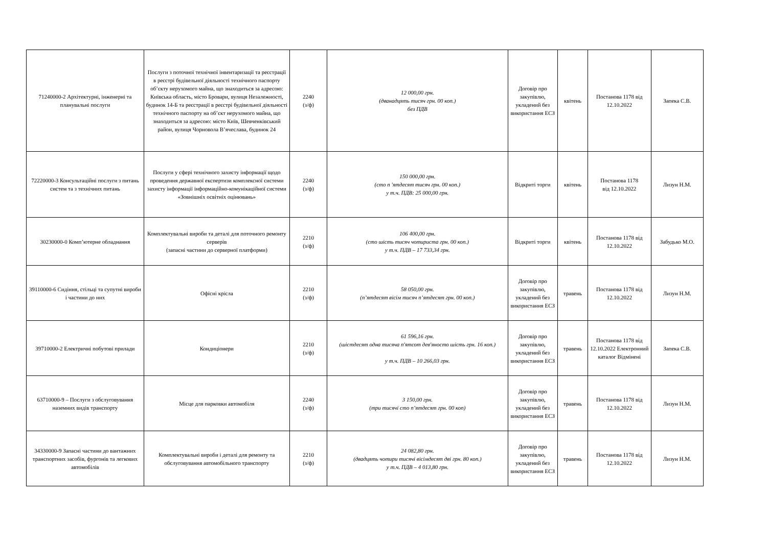| 71240000-2 Архітектурні, інженерні та планувальні послуги | Послуги з поточної технічної інвентаризації та реєстрації в реєстрі будівельної діяльності технічного паспорту об’єкту нерухомого майна, що знаходиться за адресою: Київська область, місто Бровари, вулиця Незалежності, будинок 14-Б та реєстрації в реєстрі будівельної діяльності технічного паспорту на об’єкт нерухомого майна, що знаходиться за адресою: місто Київ, Шевченківський район, вулиця Чорновола В’ячеслава, будинок 24 | 2240 (з/ф) | 12 000,00 грн. (дванадцять тисяч грн. 00 коп.) без ПДВ | Договір про закупівлю, укладений без використання ЕСЗ | квітень | Постанова 1178 від 12.10.2022 | Запека С.В. |
| 72220000-3 Консультаційні послуги з питань систем та з технічних питань | Послуги у сфері технічного захисту інформації щодо проведення державної експертизи комплексної системи захисту інформації інформаційно-комунікаційної системи «Зовнішніх освітніх оцінювань» | 2240 (з/ф) | 150 000,00 грн. (сто п 'ятдесят тисяч грн. 00 коп.) у т.ч. ПДВ: 25 000,00 грн. | Відкриті торги | квітень | Постанова 1178 від 12.10.2022 | Лизун Н.М. |
| 30230000-0 Комп’ютерне обладнання | Комплектувальні вироби та деталі для поточного ремонту серверів (запасні частини до серверної платформи) | 2210 (з/ф) | 106 400,00 грн. (сто шість тисяч чотириста грн. 00 коп.) у т.ч. ПДВ – 17 733,34 грн. | Відкриті торги | квітень | Постанова 1178 від 12.10.2022 | Забудько М.О. |
| 39110000-6 Сидіння, стільці та супутні вироби і частини до них | Офісні крісла | 2210 (з/ф) | 58 050,00 грн. (п’ятдесят вісім тисяч п’ятдесят грн. 00 коп.) | Договір про закупівлю, укладений без використання ЕСЗ | травень | Постанова 1178 від 12.10.2022 | Лизун Н.М. |
| 39710000-2 Електричні побутові прилади | Кондиціонери | 2210 (з/ф) | 61 596,16 грн. (шістдесят одна тисяча п'ятсот дев'яносто шість грн. 16 коп.) у т.ч. ПДВ – 10 266,03 грн. | Договір про закупівлю, укладений без використання ЕСЗ | травень | Постанова 1178 від 12.10.2022 Електронний каталог Відмінені | Запека С.В. |
| 63710000-9 – Послуги з обслуговування наземних видів транспорту | Місце для парковки автомобіля | 2240 (з/ф) | 3 150,00 грн. (три тисячі сто п’ятдесят грн. 00 коп) | Договір про закупівлю, укладений без використання ЕСЗ | травень | Постанова 1178 від 12.10.2022 | Лизун Н.М. |
| 34330000-9 Запасні частини до вантажних транспортних засобів, фургонів та легкових автомобілів | Комплектувальні вироби і деталі для ремонту та обслуговування автомобільного транспорту | 2210 (з/ф) | 24 082,80 грн. (двадцять чотири тисячі вісімдесят дві грн. 80 коп.) у т.ч. ПДВ – 4 013,80 грн. | Договір про закупівлю, укладений без використання ЕСЗ | травень | Постанова 1178 від 12.10.2022 | Лизун Н.М. |